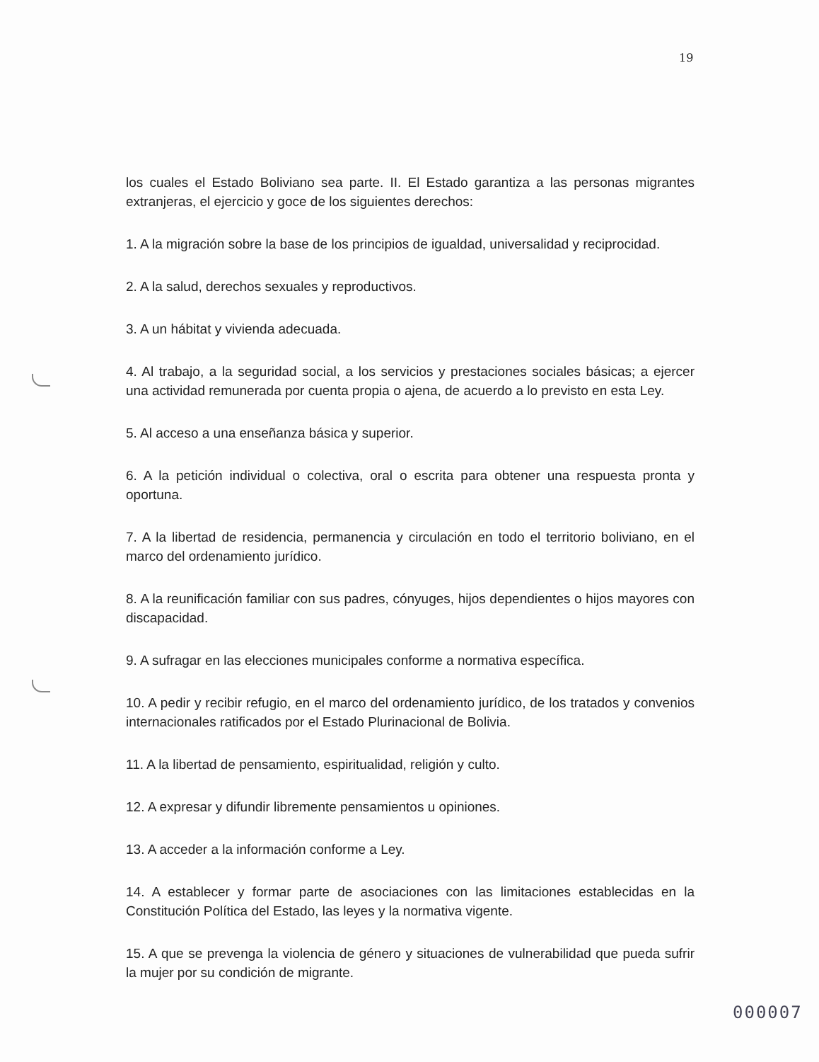19
los cuales el Estado Boliviano sea parte. II. El Estado garantiza a las personas migrantes extranjeras, el ejercicio y goce de los siguientes derechos:
1. A la migración sobre la base de los principios de igualdad, universalidad y reciprocidad.
2. A la salud, derechos sexuales y reproductivos.
3. A un hábitat y vivienda adecuada.
4. Al trabajo, a la seguridad social, a los servicios y prestaciones sociales básicas; a ejercer una actividad remunerada por cuenta propia o ajena, de acuerdo a lo previsto en esta Ley.
5. Al acceso a una enseñanza básica y superior.
6. A la petición individual o colectiva, oral o escrita para obtener una respuesta pronta y oportuna.
7. A la libertad de residencia, permanencia y circulación en todo el territorio boliviano, en el marco del ordenamiento jurídico.
8. A la reunificación familiar con sus padres, cónyuges, hijos dependientes o hijos mayores con discapacidad.
9. A sufragar en las elecciones municipales conforme a normativa específica.
10. A pedir y recibir refugio, en el marco del ordenamiento jurídico, de los tratados y convenios internacionales ratificados por el Estado Plurinacional de Bolivia.
11. A la libertad de pensamiento, espiritualidad, religión y culto.
12. A expresar y difundir libremente pensamientos u opiniones.
13. A acceder a la información conforme a Ley.
14. A establecer y formar parte de asociaciones con las limitaciones establecidas en la Constitución Política del Estado, las leyes y la normativa vigente.
15. A que se prevenga la violencia de género y situaciones de vulnerabilidad que pueda sufrir la mujer por su condición de migrante.
000007